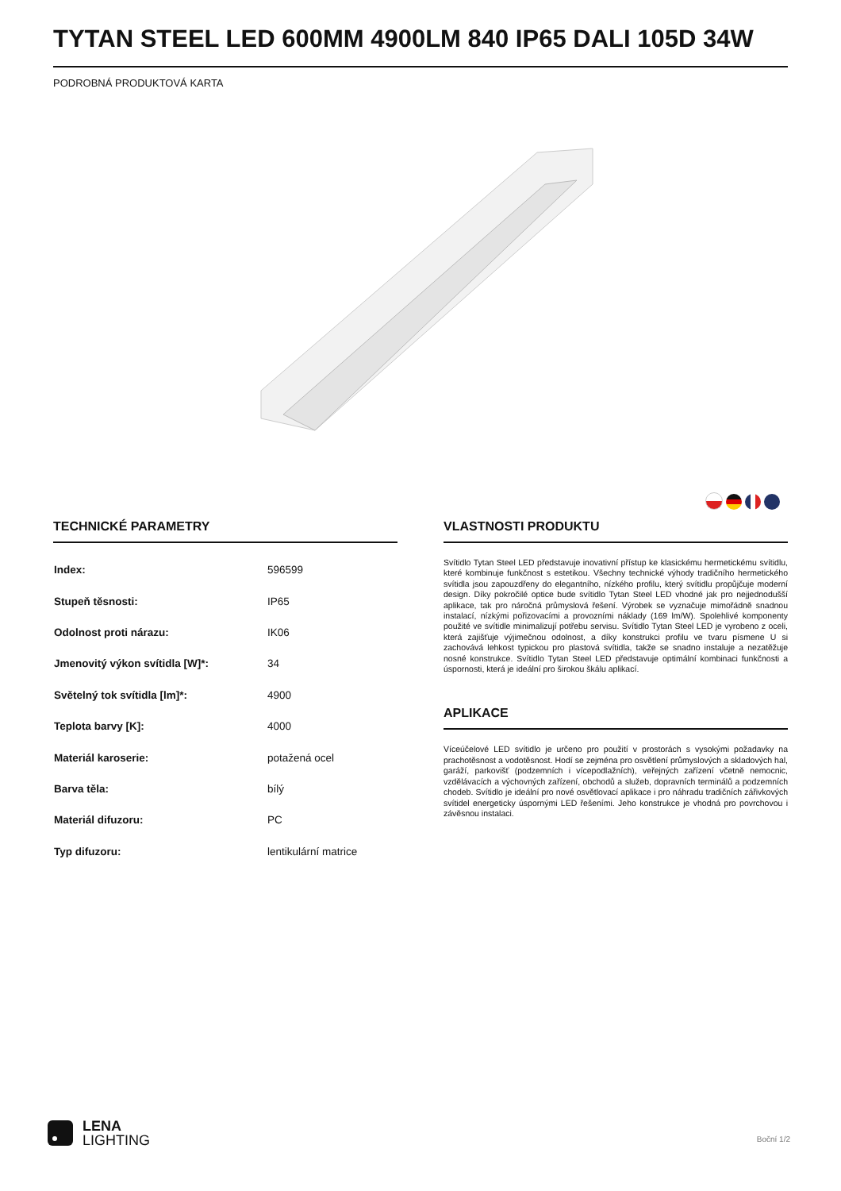TYTAN STEEL LED 600MM 4900LM 840 IP65 DALI 105D 34W
PODROBNÁ PRODUKTOVÁ KARTA
TECHNICKÉ PARAMETRY
| Index: | 596599 |
| Stupeň těsnosti: | IP65 |
| Odolnost proti nárazu: | IK06 |
| Jmenovitý výkon svítidla [W]*: | 34 |
| Světelný tok svítidla [lm]*: | 4900 |
| Teplota barvy [K]: | 4000 |
| Materiál karoserie: | potažená ocel |
| Barva těla: | bílý |
| Materiál difuzoru: | PC |
| Typ difuzoru: | lentikulární matrice |
VLASTNOSTI PRODUKTU
Svítidlo Tytan Steel LED představuje inovativní přístup ke klasickému hermetickému svítidlu, které kombinuje funkčnost s estetikou. Všechny technické výhody tradičního hermetického svítidla jsou zapouzdřeny do elegantního, nízkého profilu, který svítidlu propůjčuje moderní design. Díky pokročilé optice bude svítidlo Tytan Steel LED vhodné jak pro nejjednodušší aplikace, tak pro náročná průmyslová řešení. Výrobek se vyznačuje mimořádně snadnou instalací, nízkými pořizovacími a provozními náklady (169 lm/W). Spolehlivé komponenty použité ve svítidle minimalizují potřebu servisu. Svítidlo Tytan Steel LED je vyrobeno z oceli, která zajišťuje výjimečnou odolnost, a díky konstrukci profilu ve tvaru písmene U si zachovává lehkost typickou pro plastová svítidla, takže se snadno instaluje a nezatěžuje nosné konstrukce. Svítidlo Tytan Steel LED představuje optimální kombinaci funkčnosti a úspornosti, která je ideální pro širokou škálu aplikací.
APLIKACE
Víceúčelové LED svítidlo je určeno pro použití v prostorách s vysokými požadavky na prachotěsnost a vodotěsnost. Hodí se zejména pro osvětlení průmyslových a skladových hal, garáží, parkovišť (podzemních i vícepodlažních), veřejných zařízení včetně nemocnic, vzdělávacích a výchovných zařízení, obchodů a služeb, dopravních terminálů a podzemních chodeb. Svítidlo je ideální pro nové osvětlovací aplikace i pro náhradu tradičních zářivkových svítidel energeticky úspornými LED řešeními. Jeho konstrukce je vhodná pro povrchovou i závěsnou instalaci.
LENA
LIGHTING
Boční 1/2